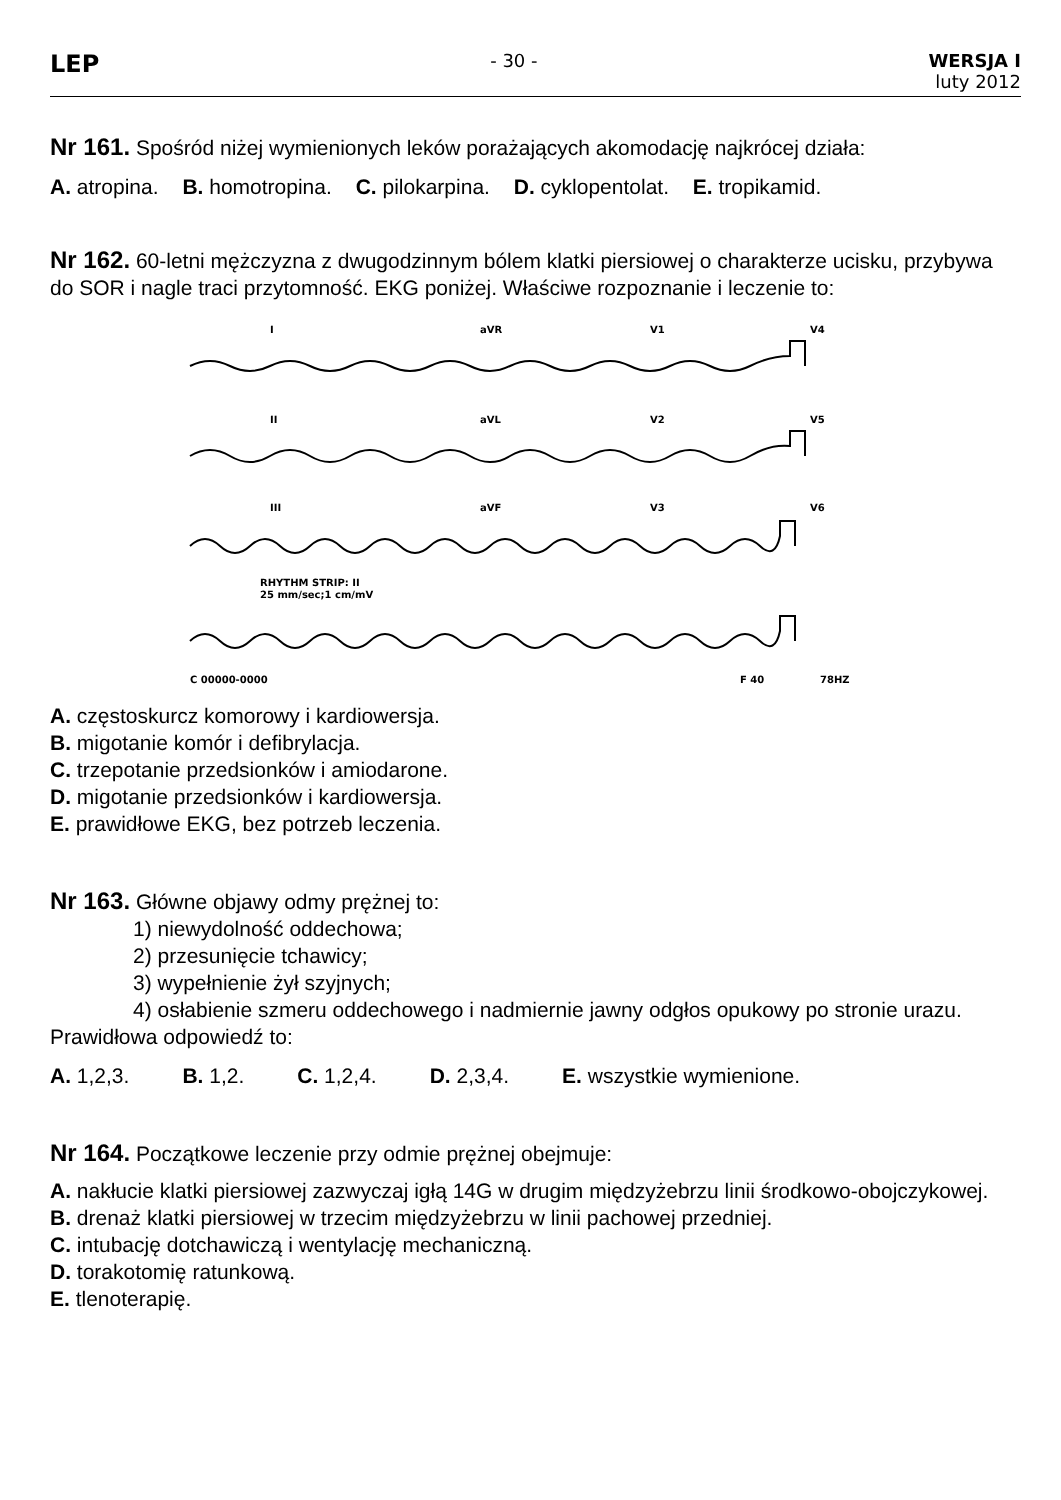LEP
- 30 - WERSJA I
luty 2012
Nr 161. Spośród niżej wymienionych leków porażających akomodację najkrócej działa:
A. atropina. B. homotropina. C. pilokarpina. D. cyklopentolat. E. tropikamid.
Nr 162. 60-letni mężczyzna z dwugodzinnym bólem klatki piersiowej o charakterze ucisku, przybywa do SOR i nagle traci przytomność. EKG poniżej. Właściwe rozpoznanie i leczenie to:
I
aVR
V1
V4
II
aVL
V2
V5
III
aVF
V3
V6
RHYTHM STRIP: II
25 mm/sec;1 cm/mV
C 00000-0000
F 40
78HZ
A. częstoskurcz komorowy i kardiowersja.
B. migotanie komór i defibrylacja.
C. trzepotanie przedsionków i amiodarone.
D. migotanie przedsionków i kardiowersja.
E. prawidłowe EKG, bez potrzeb leczenia.
Nr 163. Główne objawy odmy prężnej to:
1) niewydolność oddechowa;
2) przesunięcie tchawicy;
3) wypełnienie żył szyjnych;
4) osłabienie szmeru oddechowego i nadmiernie jawny odgłos opukowy po stronie urazu.
Prawidłowa odpowiedź to:
A. 1,2,3. B. 1,2. C. 1,2,4. D. 2,3,4. E. wszystkie wymienione.
Nr 164. Początkowe leczenie przy odmie prężnej obejmuje:
A. nakłucie klatki piersiowej zazwyczaj igłą 14G w drugim międzyżebrzu linii środkowo-obojczykowej.
B. drenaż klatki piersiowej w trzecim międzyżebrzu w linii pachowej przedniej.
C. intubację dotchawiczą i wentylację mechaniczną.
D. torakotomię ratunkową.
E. tlenoterapię.